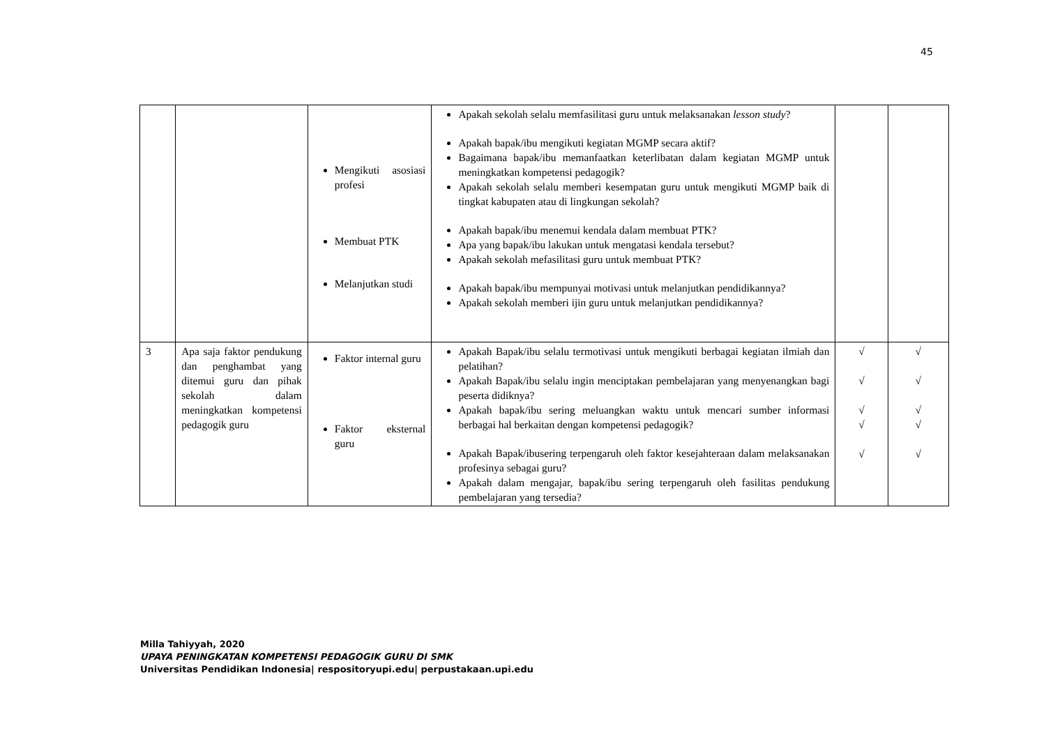45
| | | Mengikuti asosiasi profesi Membuat PTK Melanjutkan studi | Apakah sekolah selalu memfasilitasi guru untuk melaksanakan lesson study ? Apakah bapak/ibu mengikuti kegiatan MGMP secara aktif? Bagaimana bapak/ibu memanfaatkan keterlibatan dalam kegiatan MGMP untuk meningkatkan kompetensi pedagogik? Apakah sekolah selalu memberi kesempatan guru untuk mengikuti MGMP baik di tingkat kabupaten atau di lingkungan sekolah? Apakah bapak/ibu menemui kendala dalam membuat PTK? Apa yang bapak/ibu lakukan untuk mengatasi kendala tersebut? Apakah sekolah mefasilitasi guru untuk membuat PTK? Apakah bapak/ibu mempunyai motivasi untuk melanjutkan pendidikannya? Apakah sekolah memberi ijin guru untuk melanjutkan pendidikannya? | | |
| 3 | Apa saja faktor pendukung dan penghambat yang ditemui guru dan pihak sekolah dalam meningkatkan kompetensi pedagogik guru | Faktor internal guru Faktor eksternal guru | Apakah Bapak/ibu selalu termotivasi untuk mengikuti berbagai kegiatan ilmiah dan pelatihan? Apakah Bapak/ibu selalu ingin menciptakan pembelajaran yang menyenangkan bagi peserta didiknya? Apakah bapak/ibu sering meluangkan waktu untuk mencari sumber informasi berbagai hal berkaitan dengan kompetensi pedagogik? Apakah Bapak/ibusering terpengaruh oleh faktor kesejahteraan dalam melaksanakan profesinya sebagai guru? Apakah dalam mengajar, bapak/ibu sering terpengaruh oleh fasilitas pendukung pembelajaran yang tersedia? | √ √ √ √ √ | √ √ √ √ √ |
Milla Tahiyyah, 2020
UPAYA PENINGKATAN KOMPETENSI PEDAGOGIK GURU DI SMK
Universitas Pendidikan Indonesia| respositoryupi.edu| perpustakaan.upi.edu